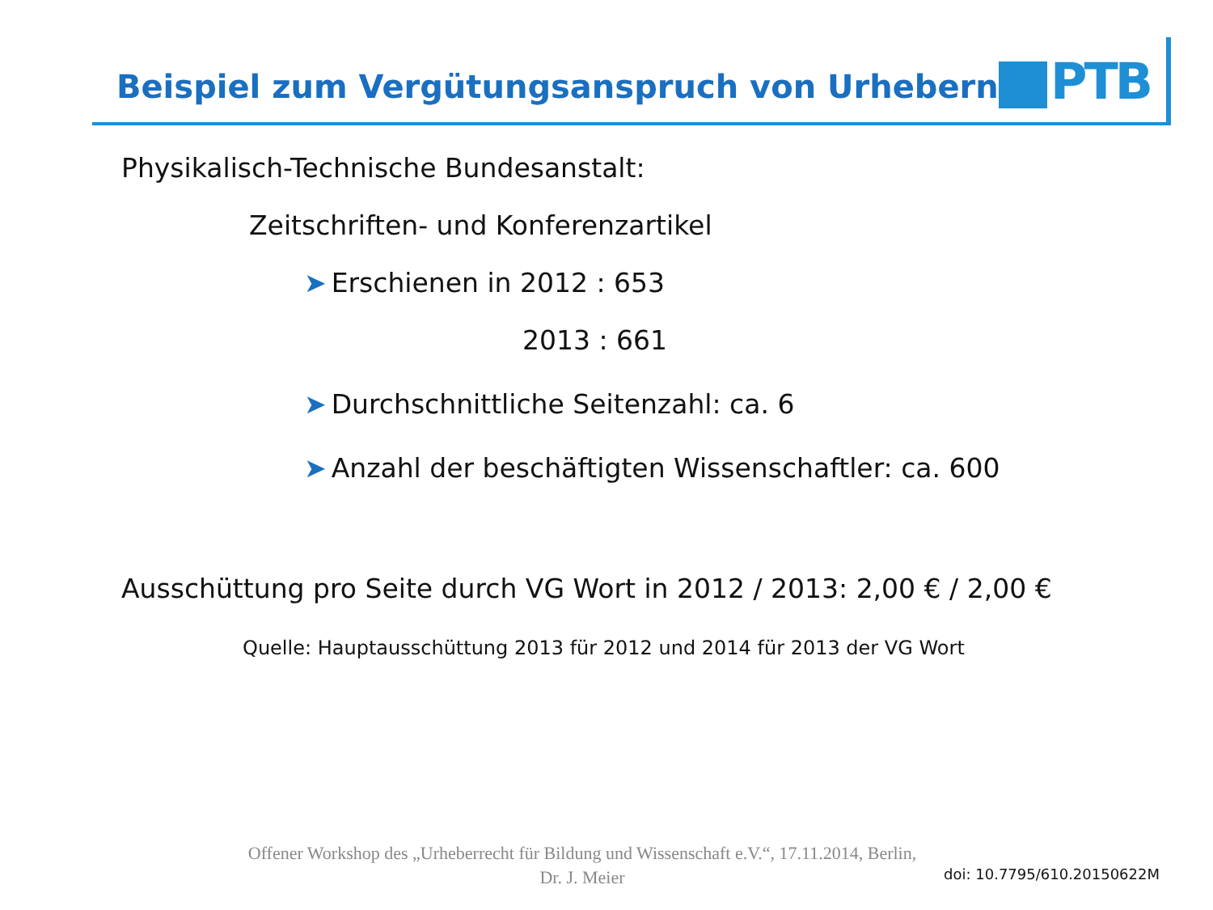Beispiel zum Vergütungsanspruch von Urhebern
PTB
Physikalisch-Technische Bundesanstalt:
Zeitschriften- und Konferenzartikel
➤ Erschienen in 2012 : 653
2013 : 661
➤ Durchschnittliche Seitenzahl: ca. 6
➤ Anzahl der beschäftigten Wissenschaftler: ca. 600
Ausschüttung pro Seite durch VG Wort in 2012 / 2013: 2,00 € / 2,00 €
Quelle: Hauptausschüttung 2013 für 2012 und 2014 für 2013 der VG Wort
Offener Workshop des „Urheberrecht für Bildung und Wissenschaft e.V.“, 17.11.2014, Berlin,
Dr. J. Meier
doi: 10.7795/610.20150622M